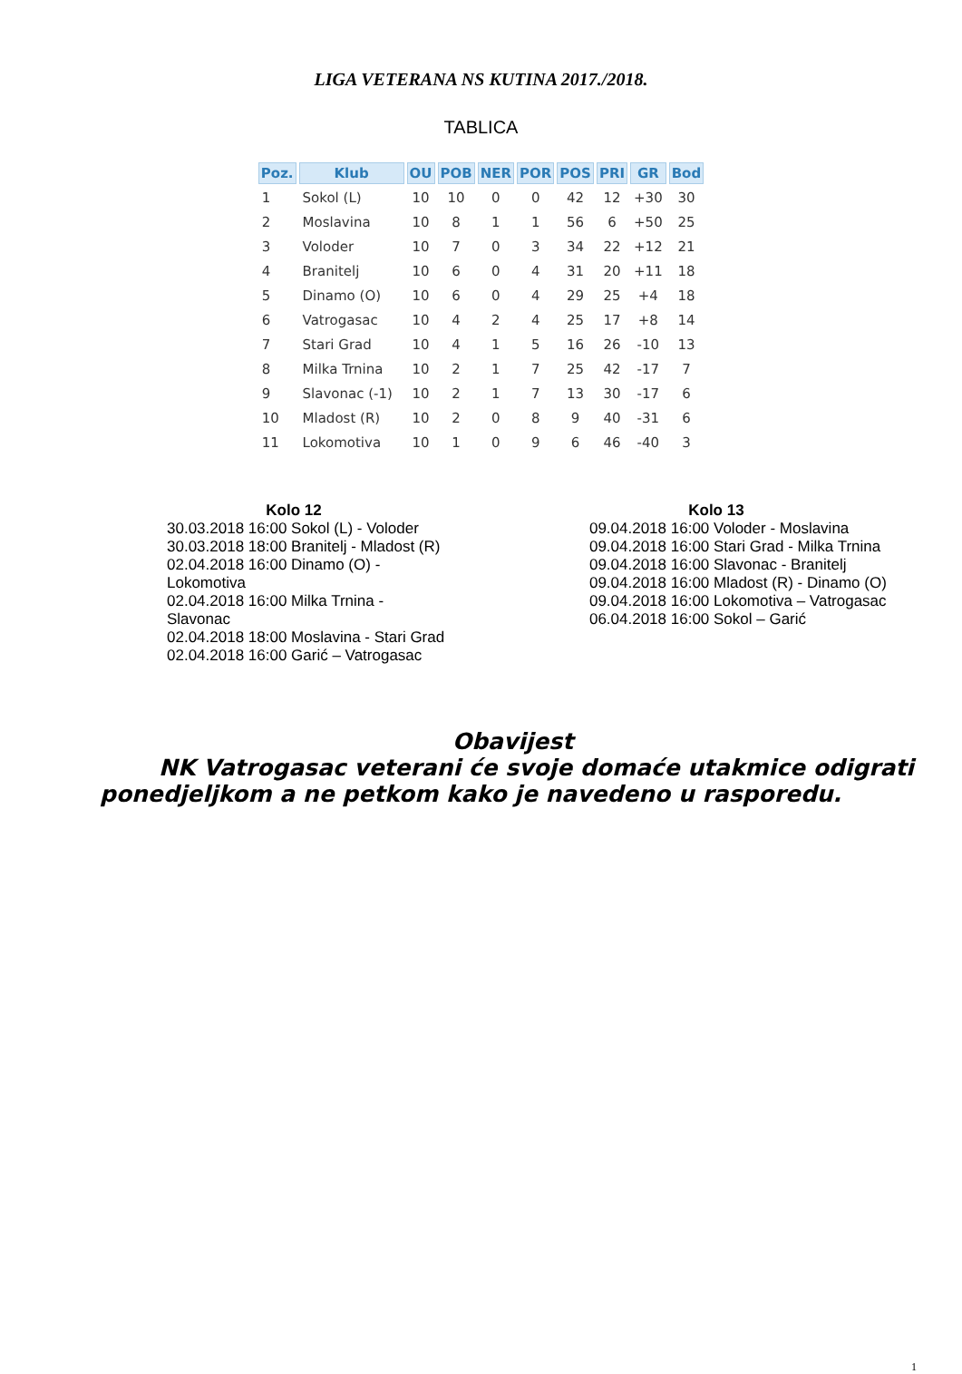LIGA VETERANA NS KUTINA 2017./2018.
TABLICA
| Poz. | Klub | OU | POB | NER | POR | POS | PRI | GR | Bod |
| --- | --- | --- | --- | --- | --- | --- | --- | --- | --- |
| 1 | Sokol (L) | 10 | 10 | 0 | 0 | 42 | 12 | +30 | 30 |
| 2 | Moslavina | 10 | 8 | 1 | 1 | 56 | 6 | +50 | 25 |
| 3 | Voloder | 10 | 7 | 0 | 3 | 34 | 22 | +12 | 21 |
| 4 | Branitelj | 10 | 6 | 0 | 4 | 31 | 20 | +11 | 18 |
| 5 | Dinamo (O) | 10 | 6 | 0 | 4 | 29 | 25 | +4 | 18 |
| 6 | Vatrogasac | 10 | 4 | 2 | 4 | 25 | 17 | +8 | 14 |
| 7 | Stari Grad | 10 | 4 | 1 | 5 | 16 | 26 | -10 | 13 |
| 8 | Milka Trnina | 10 | 2 | 1 | 7 | 25 | 42 | -17 | 7 |
| 9 | Slavonac (-1) | 10 | 2 | 1 | 7 | 13 | 30 | -17 | 6 |
| 10 | Mladost (R) | 10 | 2 | 0 | 8 | 9 | 40 | -31 | 6 |
| 11 | Lokomotiva | 10 | 1 | 0 | 9 | 6 | 46 | -40 | 3 |
Kolo 12
30.03.2018 16:00 Sokol (L) - Voloder
30.03.2018 18:00 Branitelj - Mladost (R)
02.04.2018 16:00 Dinamo (O) - Lokomotiva
02.04.2018 16:00 Milka Trnina - Slavonac
02.04.2018 18:00 Moslavina - Stari Grad
02.04.2018 16:00 Garić – Vatrogasac
Kolo 13
09.04.2018 16:00 Voloder - Moslavina
09.04.2018 16:00 Stari Grad - Milka Trnina
09.04.2018 16:00 Slavonac - Branitelj
09.04.2018 16:00 Mladost (R) - Dinamo (O)
09.04.2018 16:00 Lokomotiva – Vatrogasac
06.04.2018 16:00 Sokol – Garić
Obavijest
NK Vatrogasac veterani će svoje domaće utakmice odigrati ponedjeljkom a ne petkom kako je navedeno u rasporedu.
1